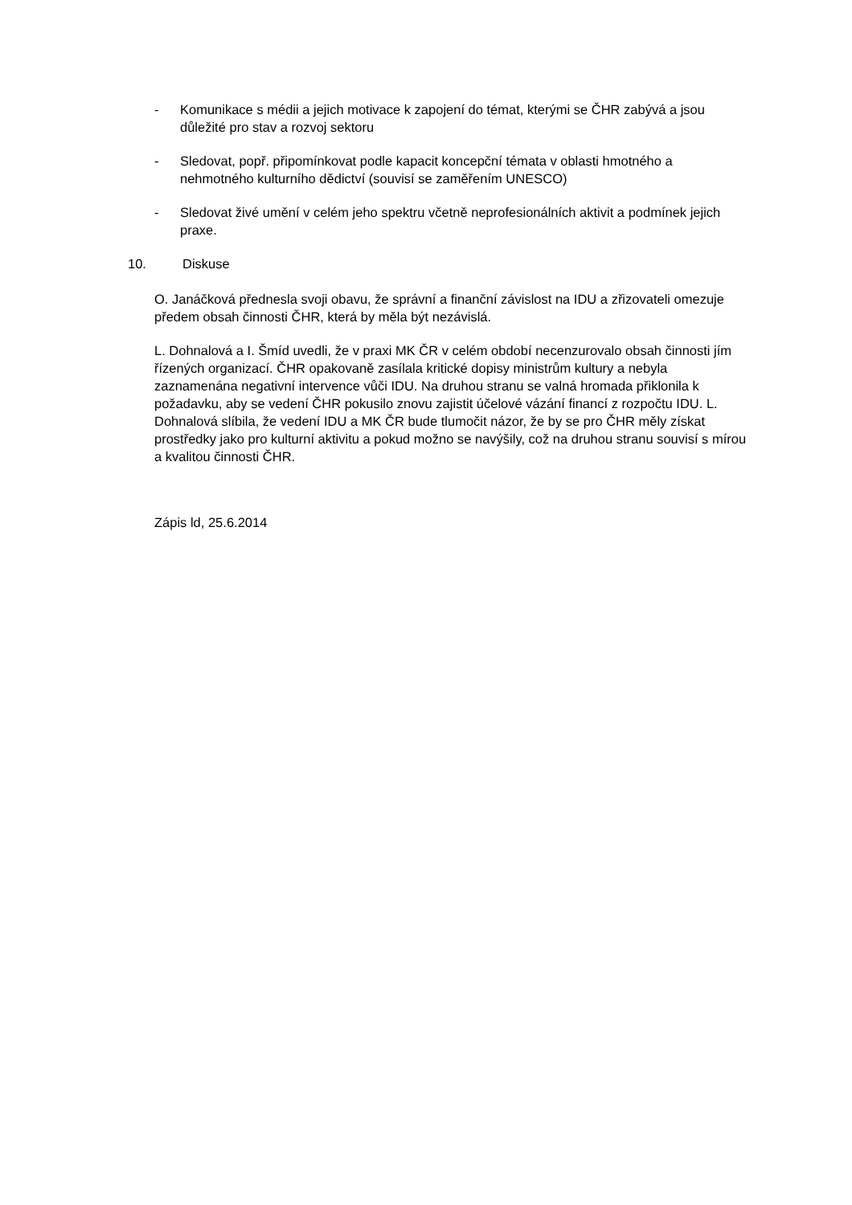- Komunikace s médii a jejich motivace k zapojení do témat, kterými se ČHR zabývá a jsou důležité pro stav a rozvoj sektoru
- Sledovat, popř. připomínkovat podle kapacit koncepční témata v oblasti hmotného a nehmotného kulturního dědictví (souvisí se zaměřením UNESCO)
- Sledovat živé umění v celém jeho spektru včetně neprofesionálních aktivit a podmínek jejich praxe.
10. Diskuse
O. Janáčková přednesla svoji obavu, že správní a finanční závislost na IDU a zřizovateli omezuje předem obsah činnosti ČHR, která by měla být nezávislá.
L. Dohnalová a I. Šmíd uvedli, že v praxi MK ČR v celém období necenzurovalo obsah činnosti jím řízených organizací. ČHR opakovaně zasílala kritické dopisy ministrům kultury a nebyla zaznamenána negativní intervence vůči IDU. Na druhou stranu se valná hromada přiklonila k požadavku, aby se vedení ČHR pokusilo znovu zajistit účelové vázání financí z rozpočtu IDU. L. Dohnalová slíbila, že vedení IDU a MK ČR bude tlumočit názor, že by se pro ČHR měly získat prostředky jako pro kulturní aktivitu a pokud možno se navýšily, což na druhou stranu souvisí s mírou a kvalitou činnosti ČHR.
Zápis ld, 25.6.2014